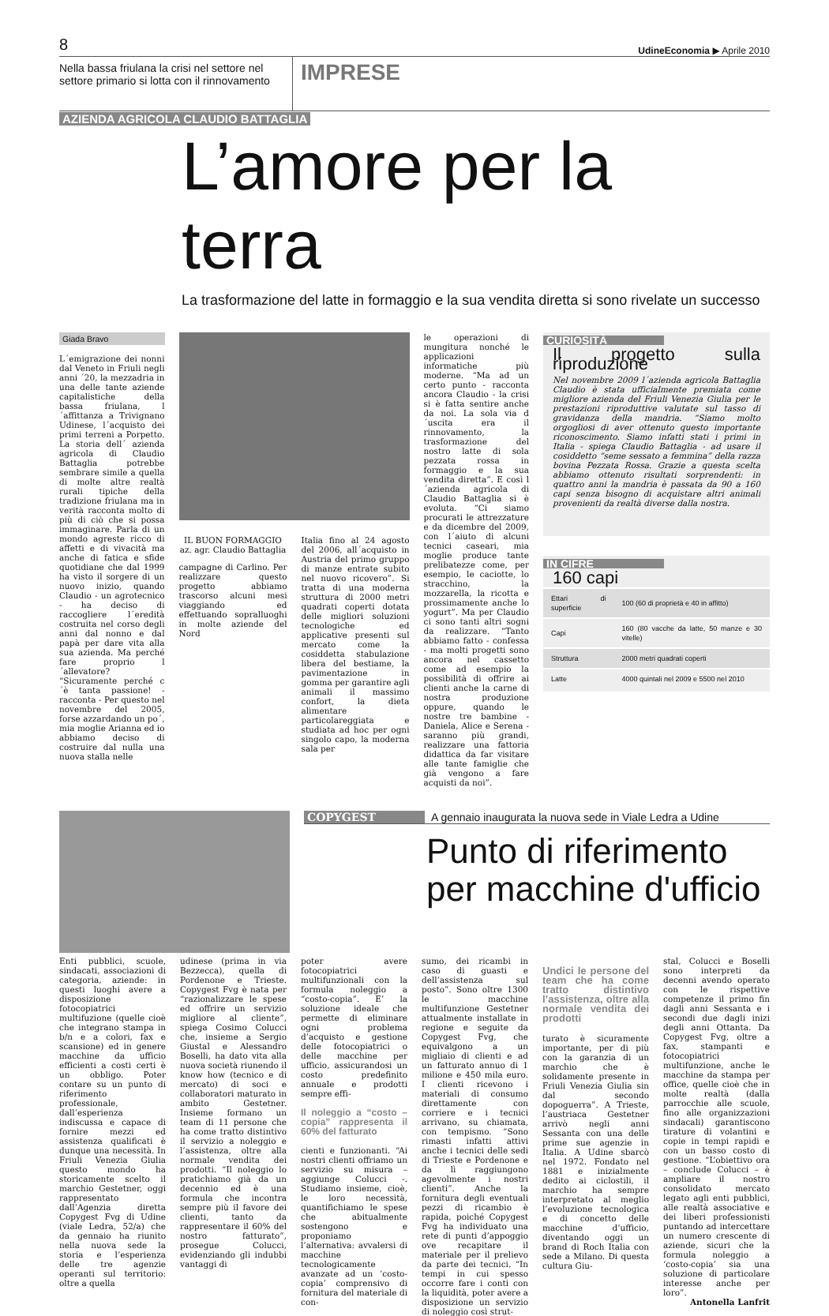8 UdineEconomia ▶ Aprile 2010
Nella bassa friulana la crisi nel settore nel settore primario si lotta con il rinnovamento
IMPRESE
AZIENDA AGRICOLA CLAUDIO BATTAGLIA
L’amore per la terra
La trasformazione del latte in formaggio e la sua vendita diretta si sono rivelate un successo
Giada Bravo
L´emigrazione dei nonni dal Veneto in Friuli negli anni ´20, la mezzadria in una delle tante aziende capitalistiche della bassa friulana, l´affittanza a Trivignano Udinese, l´acquisto dei primi terreni a Porpetto. La storia dell´ azienda agricola di Claudio Battaglia potrebbe sembrare simile a quella di molte altre realtà rurali tipiche della tradizione friulana ma in verità racconta molto di più di ciò che si possa immaginare. Parla di un mondo agreste ricco di affetti e di vivacità ma anche di fatica e sfide quotidiane che dal 1999 ha visto il sorgere di un nuovo inizio, quando Claudio - un agrotecnico - ha deciso di raccogliere l´eredità costruita nel corso degli anni dal nonno e dal papà per dare vita alla sua azienda. Ma perché fare proprio l´allevatore? “Sicuramente perché c´è tanta passione! - racconta - Per questo nel novembre del 2005, forse azzardando un po´, mia moglie Arianna ed io abbiamo deciso di costruire dal nulla una nuova stalla nelle
IL BUON FORMAGGIO
az. agr. Claudio Battaglia
campagne di Carlino. Per realizzare questo progetto abbiamo trascorso alcuni mesi viaggiando ed effettuando sopralluoghi in molte aziende del Nord
Italia fino al 24 agosto del 2006, all´acquisto in Austria del primo gruppo di manze entrate subito nel nuovo ricovero”. Si tratta di una moderna struttura di 2000 metri quadrati coperti dotata delle migliori soluzioni tecnologiche ed applicative presenti sul mercato come la cosiddetta stabulazione libera del bestiame, la pavimentazione in gomma per garantire agli animali il massimo confort, la dieta alimentare particolareggiata e studiata ad hoc per ogni singolo capo, la moderna sala per
le operazioni di mungitura nonché le applicazioni informatiche più moderne. “Ma ad un certo punto - racconta ancora Claudio - la crisi si è fatta sentire anche da noi. La sola via d´uscita era il rinnovamento, la trasformazione del nostro latte di sola pezzata rossa in formaggio e la sua vendita diretta”. E così l´azienda agricola di Claudio Battaglia si è evoluta. “Ci siamo procurati le attrezzature e da dicembre del 2009, con l´aiuto di alcuni tecnici caseari, mia moglie produce tante prelibatezze come, per esempio, le caciotte, lo stracchino, la mozzarella, la ricotta e prossimamente anche lo yogurt”. Ma per Claudio ci sono tanti altri sogni da realizzare. “Tanto abbiamo fatto - confessa - ma molti progetti sono ancora nel cassetto come ad esempio la possibilità di offrire ai clienti anche la carne di nostra produzione oppure, quando le nostre tre bambine - Daniela, Alice e Serena - saranno più grandi, realizzare una fattoria didattica da far visitare alle tante famiglie che già vengono a fare acquisti da noi”.
CURIOSITÀ
Il progetto sulla riproduzione
Nel novembre 2009 l´azienda agricola Battaglia Claudio è stata ufficialmente premiata come migliore azienda del Friuli Venezia Giulia per le prestazioni riproduttive valutate sul tasso di gravidanza della mandria. “Siamo molto orgogliosi di aver ottenuto questo importante riconoscimento. Siamo infatti stati i primi in Italia - spiega Claudio Battaglia - ad usare il cosiddetto “seme sessato a femmina” della razza bovina Pezzata Rossa. Grazie a questa scelta abbiamo ottenuto risultati sorprendenti: in quattro anni la mandria è passata da 90 a 160 capi senza bisogno di acquistare altri animali provenienti da realtà diverse dalla nostra.
IN CIFRE
160 capi
| Ettari di superficie | 100 (60 di proprietà e 40 in affitto) |
| Capi | 160 (80 vacche da latte, 50 manze e 30 vitelle) |
| Struttura | 2000 metri quadrati coperti |
| Latte | 4000 quintali nel 2009 e 5500 nel 2010 |
COPYGEST A gennaio inaugurata la nuova sede in Viale Ledra a Udine
Punto di riferimento per macchine d'ufficio
Enti pubblici, scuole, sindacati, associazioni di categoria, aziende: in questi luoghi avere a disposizione fotocopiatrici multifuzione (quelle cioè che integrano stampa in b/n e a colori, fax e scansione) ed in genere macchine da ufficio efficienti a costi certi è un obbligo. Poter contare su un punto di riferimento professionale, dall’esperienza indiscussa e capace di fornire mezzi ed assistenza qualificati è dunque una necessità. In Friuli Venezia Giulia questo mondo ha storicamente scelto il marchio Gestetner, oggi rappresentato dall’Agenzia diretta Copygest Fvg di Udine (viale Ledra, 52/a) che da gennaio ha riunito nella nuova sede la storia e l’esperienza delle tre agenzie operanti sul territorio: oltre a quella
udinese (prima in via Bezzecca), quella di Pordenone e Trieste. Copygest Fvg è nata per “razionalizzare le spese ed offrire un servizio migliore al cliente”, spiega Cosimo Colucci che, insieme a Sergio Giustal e Alessandro Boselli, ha dato vita alla nuova società riunendo il know how (tecnico e di mercato) di soci e collaboratori maturato in ambito Gestetner. Insieme formano un team di 11 persone che ha come tratto distintivo il servizio a noleggio e l’assistenza, oltre alla normale vendita dei prodotti. “Il noleggio lo pratichiamo già da un decennio ed è una formula che incontra sempre più il favore dei clienti, tanto da rappresentare il 60% del nostro fatturato”, prosegue Colucci, evidenziando gli indubbi vantaggi di
poter avere fotocopiatrici multifunzionali con la formula noleggio a “costo-copia”. E’ la soluzione ideale che permette di eliminare ogni problema d’acquisto e gestione delle fotocopiatrici o delle macchine per ufficio, assicurandosi un costo predefinito annuale e prodotti sempre effi-
Il noleggio a “costo – copia” rappresenta il 60% del fatturato
cienti e funzionanti. “Ai nostri clienti offriamo un servizio su misura – aggiunge Colucci -. Studiamo insieme, cioè, le loro necessità, quantifichiamo le spese che abitualmente sostengono e proponiamo l’alternativa: avvalersi di macchine tecnologicamente avanzate ad un ‘costo-copia’ comprensivo di fornitura del materiale di con-
sumo, dei ricambi in caso di guasti e dell’assistenza sul posto”. Sono oltre 1300 le macchine multifunzione Gestetner attualmente installate in regione e seguite da Copygest Fvg, che equivalgono a un migliaio di clienti e ad un fatturato annuo di 1 milione e 450 mila euro. I clienti ricevono i materiali di consumo direttamente con corriere e i tecnici arrivano, su chiamata, con tempismo. “Sono rimasti infatti attivi anche i tecnici delle sedi di Trieste e Pordenone e da lì raggiungono agevolmente i nostri clienti”. Anche la fornitura degli eventuali pezzi di ricambio è rapida, poiché Copygest Fvg ha individuato una rete di punti d’appoggio ove recapitare il materiale per il prelievo da parte dei tecnici. “In tempi in cui spesso occorre fare i conti con la liquidità, poter avere a disposizione un servizio di noleggio così strut-
Undici le persone del team che ha come tratto distintivo l’assistenza, oltre alla normale vendita dei prodotti
turato è sicuramente importante, per di più con la garanzia di un marchio che è solidamente presente in Friuli Venezia Giulia sin dal secondo dopoguerra”. A Trieste, l’austriaca Gestetner arrivò negli anni Sessanta con una delle prime sue agenzie in Italia. A Udine sbarcò nel 1972. Fondato nel 1881 e inizialmente dedito ai ciclostili, il marchio ha sempre interpretato al meglio l’evoluzione tecnologica e di concetto delle macchine d’ufficio, diventando oggi un brand di Roch Italia con sede a Milano. Di questa cultura Giu-
stal, Colucci e Boselli sono interpreti da decenni avendo operato con le rispettive competenze il primo fin dagli anni Sessanta e i secondi due dagli inizi degli anni Ottanta. Da Copygest Fvg, oltre a fax, stampanti e fotocopiatrici multifunzione, anche le macchine da stampa per office, quelle cioè che in molte realtà (dalla parrocchie alle scuole, fino alle organizzazioni sindacali) garantiscono tirature di volantini e copie in tempi rapidi e con un basso costo di gestione. “L’obiettivo ora – conclude Colucci – è ampliare il nostro consolidato mercato legato agli enti pubblici, alle realtà associative e dei liberi professionisti puntando ad intercettare un numero crescente di aziende, sicuri che la formula noleggio a ‘costo-copia’ sia una soluzione di particolare interesse anche per loro”.
Antonella Lanfrit